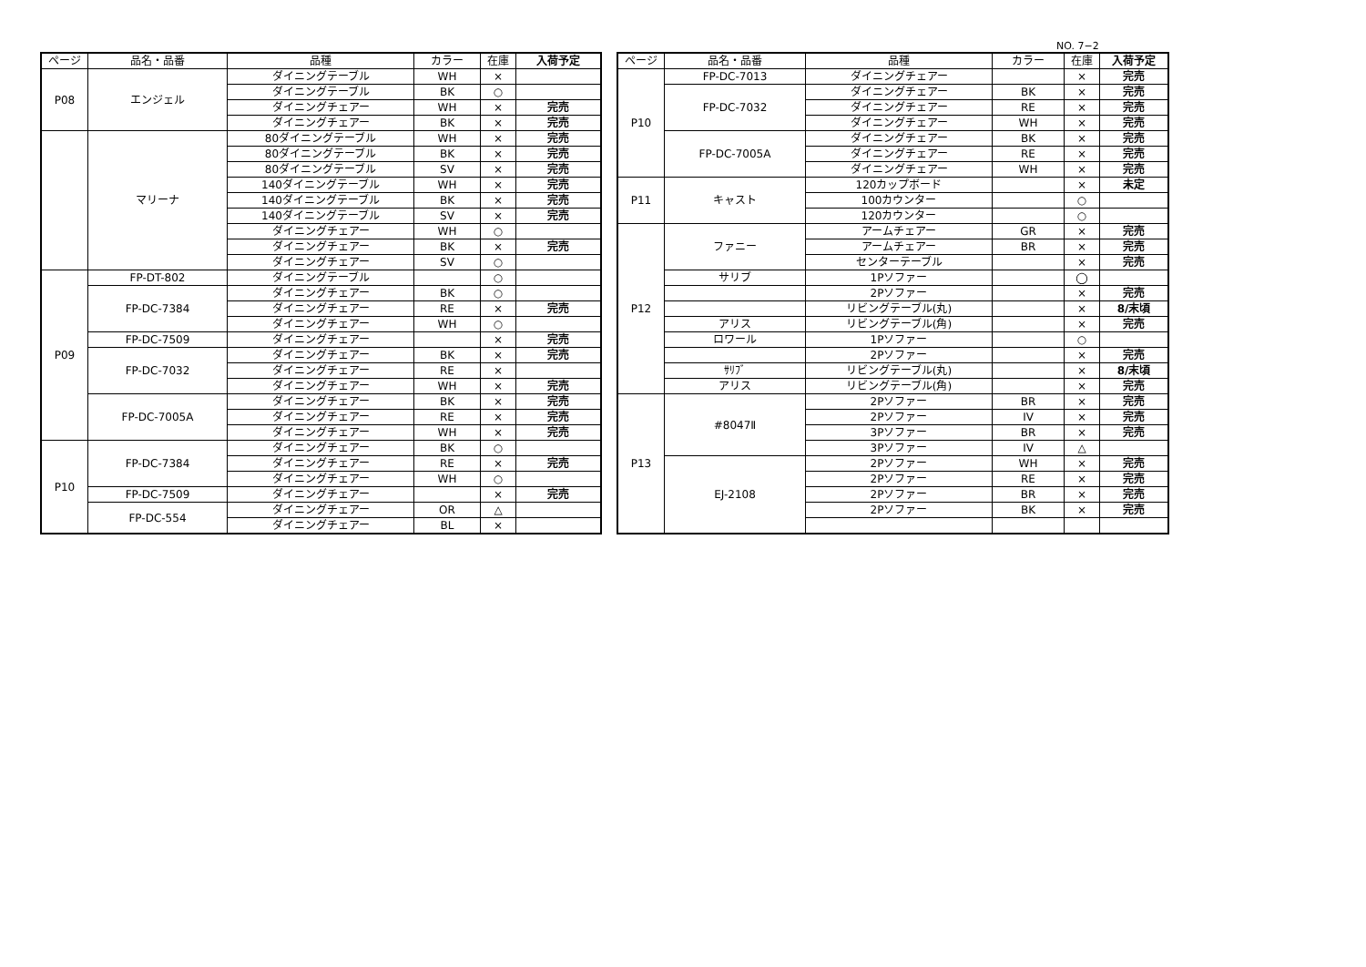NO. 7−2
| ページ | 品名・品番 | 品種 | カラー | 在庫 | 入荷予定 |
| --- | --- | --- | --- | --- | --- |
| P08 | エンジェル | ダイニングテーブル | WH | × | |
| | | ダイニングテーブル | BK | ○ | |
| | | ダイニングチェアー | WH | × | 完売 |
| | | ダイニングチェアー | BK | × | 完売 |
| | マリーナ | 80ダイニングテーブル | WH | × | 完売 |
| | | 80ダイニングテーブル | BK | × | 完売 |
| | | 80ダイニングテーブル | SV | × | 完売 |
| | | 140ダイニングテーブル | WH | × | 完売 |
| | | 140ダイニングテーブル | BK | × | 完売 |
| | | 140ダイニングテーブル | SV | × | 完売 |
| | | ダイニングチェアー | WH | ○ | |
| | | ダイニングチェアー | BK | × | 完売 |
| | | ダイニングチェアー | SV | ○ | |
| P09 | FP-DT-802 | ダイニングテーブル | | ○ | |
| | FP-DC-7384 | ダイニングチェアー | BK | ○ | |
| | | ダイニングチェアー | RE | × | 完売 |
| | | ダイニングチェアー | WH | ○ | |
| | FP-DC-7509 | ダイニングチェアー | | × | 完売 |
| | FP-DC-7032 | ダイニングチェアー | BK | × | 完売 |
| | | ダイニングチェアー | RE | × | |
| | | ダイニングチェアー | WH | × | 完売 |
| | FP-DC-7005A | ダイニングチェアー | BK | × | 完売 |
| | | ダイニングチェアー | RE | × | 完売 |
| | | ダイニングチェアー | WH | × | 完売 |
| P10 | FP-DC-7384 | ダイニングチェアー | BK | ○ | |
| | | ダイニングチェアー | RE | × | 完売 |
| | | ダイニングチェアー | WH | ○ | |
| | FP-DC-7509 | ダイニングチェアー | | × | 完売 |
| | FP-DC-554 | ダイニングチェアー | OR | △ | |
| | | ダイニングチェアー | BL | × | |
| ページ | 品名・品番 | 品種 | カラー | 在庫 | 入荷予定 |
| --- | --- | --- | --- | --- | --- |
| P10 | FP-DC-7013 | ダイニングチェアー | | × | 完売 |
| | FP-DC-7032 | ダイニングチェアー | BK | × | 完売 |
| | | ダイニングチェアー | RE | × | 完売 |
| | | ダイニングチェアー | WH | × | 完売 |
| | FP-DC-7005A | ダイニングチェアー | BK | × | 完売 |
| | | ダイニングチェアー | RE | × | 完売 |
| | | ダイニングチェアー | WH | × | 完売 |
| P11 | キャスト | 120カップボード | | × | 未定 |
| | | 100カウンター | | ○ | |
| | | 120カウンター | | ○ | |
| P12 | ファニー | アームチェアー | GR | × | 完売 |
| | | アームチェアー | BR | × | 完売 |
| | | センターテーブル | | × | 完売 |
| | サリブ | 1Pソファー | | ◯ | |
| | | 2Pソファー | | × | 完売 |
| | | リビングテーブル(丸) | | × | 8/末頃 |
| | アリス | リビングテーブル(角) | | × | 完売 |
| | ロワール | 1Pソファー | | ○ | |
| | | 2Pソファー | | × | 完売 |
| | ｻﾘﾌﾞ | リビングテーブル(丸) | | × | 8/末頃 |
| | アリス | リビングテーブル(角) | | × | 完売 |
| P13 | #8047Ⅱ | 2Pソファー | BR | × | 完売 |
| | | 2Pソファー | IV | × | 完売 |
| | | 3Pソファー | BR | × | 完売 |
| | | 3Pソファー | IV | △ | |
| | EJ-2108 | 2Pソファー | WH | × | 完売 |
| | | 2Pソファー | RE | × | 完売 |
| | | 2Pソファー | BR | × | 完売 |
| | | 2Pソファー | BK | × | 完売 |